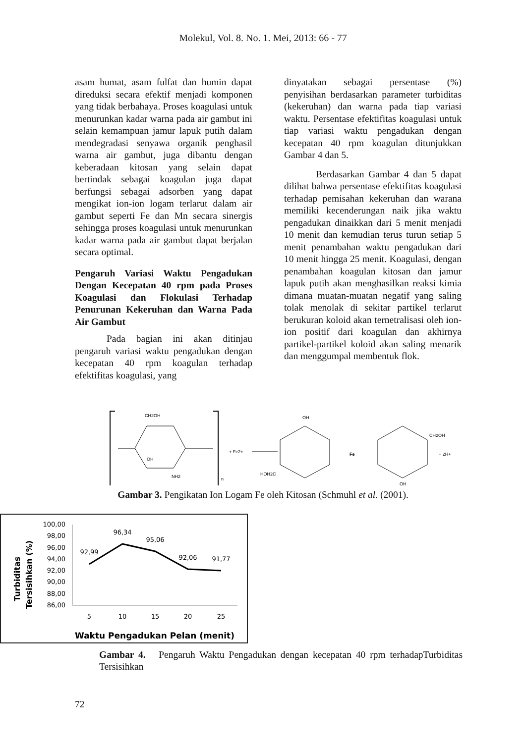Molekul, Vol. 8. No. 1. Mei, 2013: 66 - 77
asam humat, asam fulfat dan humin dapat direduksi secara efektif menjadi komponen yang tidak berbahaya. Proses koagulasi untuk menurunkan kadar warna pada air gambut ini selain kemampuan jamur lapuk putih dalam mendegradasi senyawa organik penghasil warna air gambut, juga dibantu dengan keberadaan kitosan yang selain dapat bertindak sebagai koagulan juga dapat berfungsi sebagai adsorben yang dapat mengikat ion-ion logam terlarut dalam air gambut seperti Fe dan Mn secara sinergis sehingga proses koagulasi untuk menurunkan kadar warna pada air gambut dapat berjalan secara optimal.
Pengaruh Variasi Waktu Pengadukan Dengan Kecepatan 40 rpm pada Proses Koagulasi dan Flokulasi Terhadap Penurunan Kekeruhan dan Warna Pada Air Gambut
Pada bagian ini akan ditinjau pengaruh variasi waktu pengadukan dengan kecepatan 40 rpm koagulan terhadap efektifitas koagulasi, yang
dinyatakan sebagai persentase (%) penyisihan berdasarkan parameter turbiditas (kekeruhan) dan warna pada tiap variasi waktu. Persentase efektifitas koagulasi untuk tiap variasi waktu pengadukan dengan kecepatan 40 rpm koagulan ditunjukkan Gambar 4 dan 5.
Berdasarkan Gambar 4 dan 5 dapat dilihat bahwa persentase efektifitas koagulasi terhadap pemisahan kekeruhan dan warana memiliki kecenderungan naik jika waktu pengadukan dinaikkan dari 5 menit menjadi 10 menit dan kemudian terus turun setiap 5 menit penambahan waktu pengadukan dari 10 menit hingga 25 menit. Koagulasi, dengan penambahan koagulan kitosan dan jamur lapuk putih akan menghasilkan reaksi kimia dimana muatan-muatan negatif yang saling tolak menolak di sekitar partikel terlarut berukuran koloid akan ternetralisasi oleh ion-ion positif dari koagulan dan akhirnya partikel-partikel koloid akan saling menarik dan menggumpal membentuk flok.
CH2OH
OH
NH2
n
+ Fe2+
Fe
OH
CH2OH
+ 2H+
HOH2C
OH
Gambar 3. Pengikatan Ion Logam Fe oleh Kitosan (Schmuhl et al. (2001).
Turbiditas
Tersisihkan (%)
100,00
98,00
96,00
94,00
92,00
90,00
88,00
86,00
92,99
96,34
95,06
92,06
91,77
5
10
15
20
25
Waktu Pengadukan Pelan (menit)
Gambar 4. Pengaruh Waktu Pengadukan dengan kecepatan 40 rpm terhadapTurbiditas Tersisihkan
72